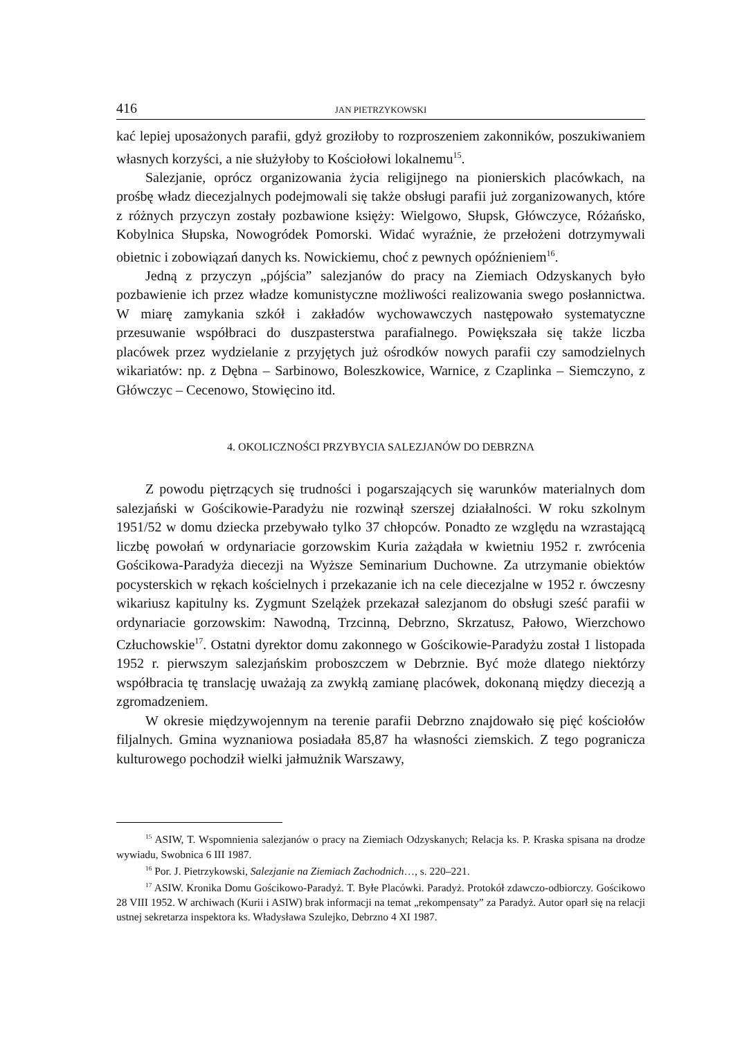416 JAN PIETRZYKOWSKI
kać lepiej uposażonych parafii, gdyż groziłoby to rozproszeniem zakonników, poszukiwaniem własnych korzyści, a nie służyłoby to Kościołowi lokalnemu<sup>15</sup>.
Salezjanie, oprócz organizowania życia religijnego na pionierskich placówkach, na prośbę władz diecezjalnych podejmowali się także obsługi parafii już zorganizowanych, które z różnych przyczyn zostały pozbawione księży: Wielgowo, Słupsk, Główczyce, Różańsko, Kobylnica Słupska, Nowogródek Pomorski. Widać wyraźnie, że przełożeni dotrzymywali obietnic i zobowiązań danych ks. Nowickiemu, choć z pewnych opóźnieniem<sup>16</sup>.
Jedną z przyczyn „pójścia” salezjanów do pracy na Ziemiach Odzyskanych było pozbawienie ich przez władze komunistyczne możliwości realizowania swego posłannictwa. W miarę zamykania szkół i zakładów wychowawczych następowało systematyczne przesuwanie współbraci do duszpasterstwa parafialnego. Powiększała się także liczba placówek przez wydzielanie z przyjętych już ośrodków nowych parafii czy samodzielnych wikariatów: np. z Dębna – Sarbinowo, Boleszkowice, Warnice, z Czaplinka – Siemczyno, z Główczyc – Cecenowo, Stowięcino itd.
4. OKOLICZNOŚCI PRZYBYCIA SALEZJANÓW DO DEBRZNA
Z powodu piętrzących się trudności i pogarszających się warunków materialnych dom salezjański w Gościkowie-Paradyżu nie rozwinął szerszej działalności. W roku szkolnym 1951/52 w domu dziecka przebywało tylko 37 chłopców. Ponadto ze względu na wzrastającą liczbę powołań w ordynariacie gorzowskim Kuria zażądała w kwietniu 1952 r. zwrócenia Gościkowa-Paradyża diecezji na Wyższe Seminarium Duchowne. Za utrzymanie obiektów pocysterskich w rękach kościelnych i przekazanie ich na cele diecezjalne w 1952 r. ówczesny wikariusz kapitulny ks. Zygmunt Szelążek przekazał salezjanom do obsługi sześć parafii w ordynariacie gorzowskim: Nawodną, Trzcinną, Debrzno, Skrzatusz, Pałowo, Wierzchowo Człuchowskie<sup>17</sup>. Ostatni dyrektor domu zakonnego w Gościkowie-Paradyżu został 1 listopada 1952 r. pierwszym salezjańskim proboszczem w Debrznie. Być może dlatego niektórzy współbracia tę translację uważają za zwykłą zamianę placówek, dokonaną między diecezją a zgromadzeniem.
W okresie międzywojennym na terenie parafii Debrzno znajdowało się pięć kościołów filjalnych. Gmina wyznaniowa posiadała 85,87 ha własności ziemskich. Z tego pogranicza kulturowego pochodził wielki jałmużnik Warszawy,
<sup>15</sup> ASIW, T. Wspomnienia salezjanów o pracy na Ziemiach Odzyskanych; Relacja ks. P. Kraska spisana na drodze wywiadu, Swobnica 6 III 1987.
<sup>16</sup> Por. J. Pietrzykowski, Salezjanie na Ziemiach Zachodnich…, s. 220–221.
<sup>17</sup> ASIW. Kronika Domu Gościkowo-Paradyż. T. Byłe Placówki. Paradyż. Protokół zdawczo-odbiorczy. Gościkowo 28 VIII 1952. W archiwach (Kurii i ASIW) brak informacji na temat „rekompensaty” za Paradyż. Autor oparł się na relacji ustnej sekretarza inspektora ks. Władysława Szulejko, Debrzno 4 XI 1987.